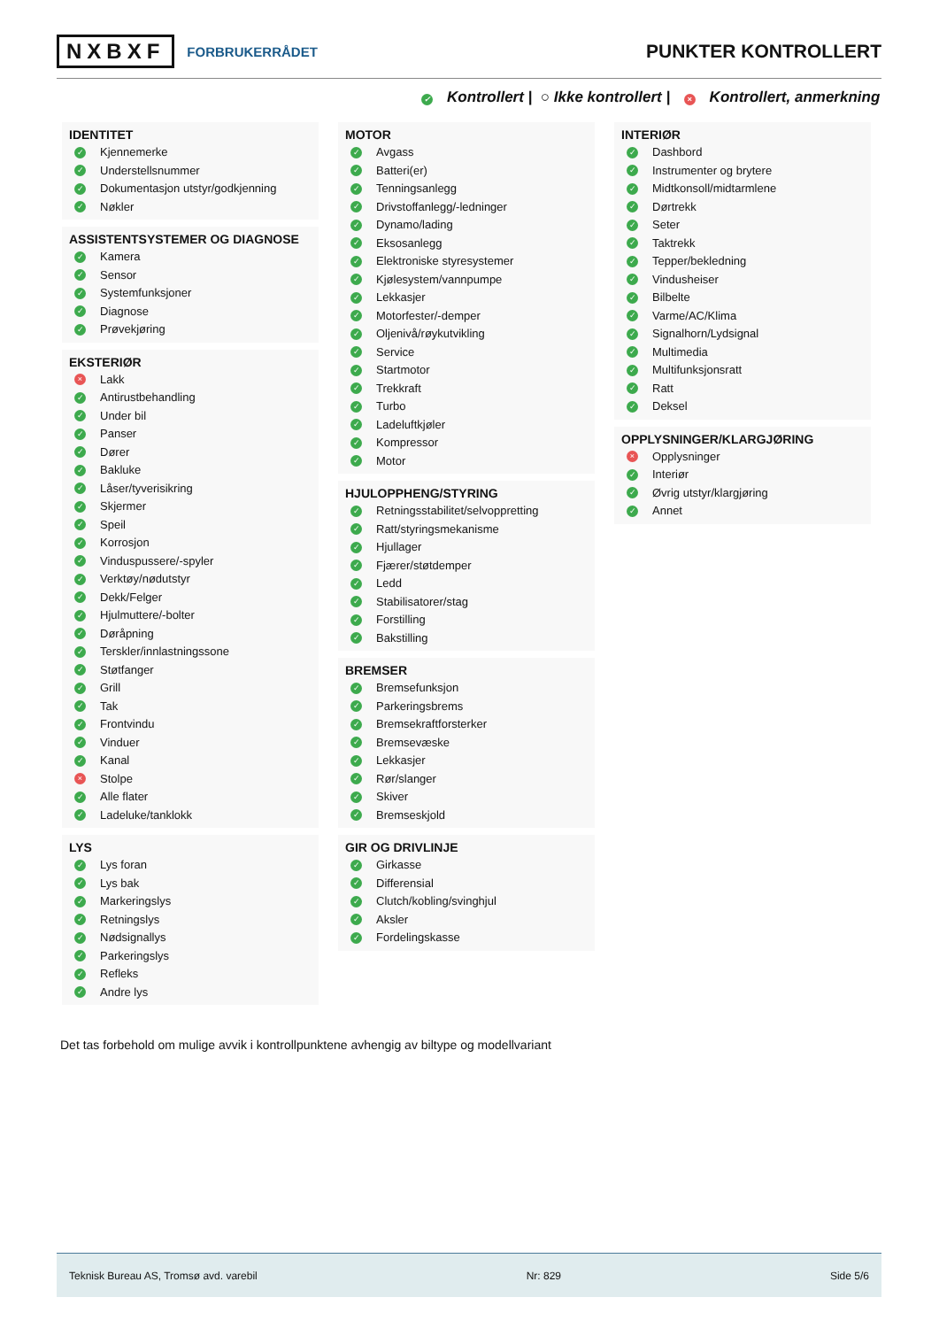NXBXF FORBRUKERRÅDET
PUNKTER KONTROLLERT
✓ Kontrollert | ○ Ikke kontrollert | × Kontrollert, anmerkning
IDENTITET
✓ Kjennemerke
✓ Understellsnummer
✓ Dokumentasjon utstyr/godkjenning
✓ Nøkler
ASSISTENTSYSTEMER OG DIAGNOSE
✓ Kamera
✓ Sensor
✓ Systemfunksjoner
✓ Diagnose
✓ Prøvekjøring
EKSTERIØR
× Lakk
✓ Antirustbehandling
✓ Under bil
✓ Panser
✓ Dører
✓ Bakluke
✓ Låser/tyverisikring
✓ Skjermer
✓ Speil
✓ Korrosjon
✓ Vinduspussere/-spyler
✓ Verktøy/nødutstyr
✓ Dekk/Felger
✓ Hjulmuttere/-bolter
✓ Døråpning
✓ Terskler/innlastningssone
✓ Støtfanger
✓ Grill
✓ Tak
✓ Frontvindu
✓ Vinduer
✓ Kanal
× Stolpe
✓ Alle flater
✓ Ladeluke/tanklokk
LYS
✓ Lys foran
✓ Lys bak
✓ Markeringslys
✓ Retningslys
✓ Nødsignallys
✓ Parkeringslys
✓ Refleks
✓ Andre lys
MOTOR
✓ Avgass
✓ Batteri(er)
✓ Tenningsanlegg
✓ Drivstoffanlegg/-ledninger
✓ Dynamo/lading
✓ Eksosanlegg
✓ Elektroniske styresystemer
✓ Kjølesystem/vannpumpe
✓ Lekkasjer
✓ Motorfester/-demper
✓ Oljenivå/røykutvikling
✓ Service
✓ Startmotor
✓ Trekkraft
✓ Turbo
✓ Ladeluftkjøler
✓ Kompressor
✓ Motor
HJULOPPHENG/STYRING
✓ Retningsstabilitet/selvoppretting
✓ Ratt/styringsmekanisme
✓ Hjullager
✓ Fjærer/støtdemper
✓ Ledd
✓ Stabilisatorer/stag
✓ Forstilling
✓ Bakstilling
BREMSER
✓ Bremsefunksjon
✓ Parkeringsbrems
✓ Bremsekraftforsterker
✓ Bremsevæske
✓ Lekkasjer
✓ Rør/slanger
✓ Skiver
✓ Bremseskjold
GIR OG DRIVLINJE
✓ Girkasse
✓ Differensial
✓ Clutch/kobling/svinghjul
✓ Aksler
✓ Fordelingskasse
INTERIØR
✓ Dashbord
✓ Instrumenter og brytere
✓ Midtkonsoll/midtarmlene
✓ Dørtrekk
✓ Seter
✓ Taktrekk
✓ Tepper/bekledning
✓ Vindusheiser
✓ Bilbelte
✓ Varme/AC/Klima
✓ Signalhorn/Lydsignal
✓ Multimedia
✓ Multifunksjonsratt
✓ Ratt
✓ Deksel
OPPLYSNINGER/KLARGJØRING
× Opplysninger
✓ Interiør
✓ Øvrig utstyr/klargjøring
✓ Annet
Det tas forbehold om mulige avvik i kontrollpunktene avhengig av biltype og modellvariant
Teknisk Bureau AS, Tromsø avd. varebil Nr: 829 Side 5/6